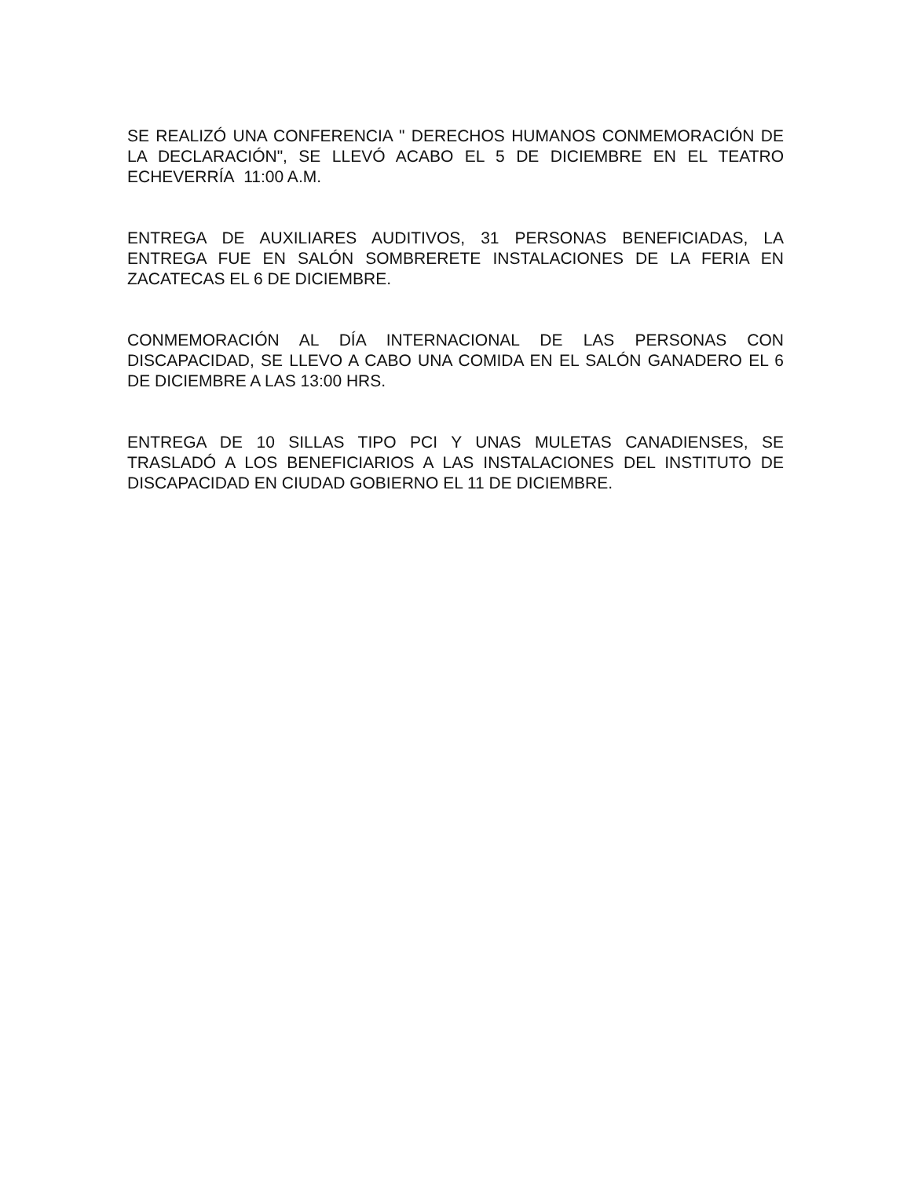SE REALIZÓ UNA CONFERENCIA " DERECHOS HUMANOS CONMEMORACIÓN DE LA DECLARACIÓN", SE LLEVÓ ACABO EL 5 DE DICIEMBRE EN EL TEATRO ECHEVERRÍA 11:00 A.M.
ENTREGA DE AUXILIARES AUDITIVOS, 31 PERSONAS BENEFICIADAS, LA ENTREGA FUE EN SALÓN SOMBRERETE INSTALACIONES DE LA FERIA EN ZACATECAS EL 6 DE DICIEMBRE.
CONMEMORACIÓN AL DÍA INTERNACIONAL DE LAS PERSONAS CON DISCAPACIDAD, SE LLEVO A CABO UNA COMIDA EN EL SALÓN GANADERO EL 6 DE DICIEMBRE A LAS 13:00 HRS.
ENTREGA DE 10 SILLAS TIPO PCI Y UNAS MULETAS CANADIENSES, SE TRASLADÓ A LOS BENEFICIARIOS A LAS INSTALACIONES DEL INSTITUTO DE DISCAPACIDAD EN CIUDAD GOBIERNO EL 11 DE DICIEMBRE.